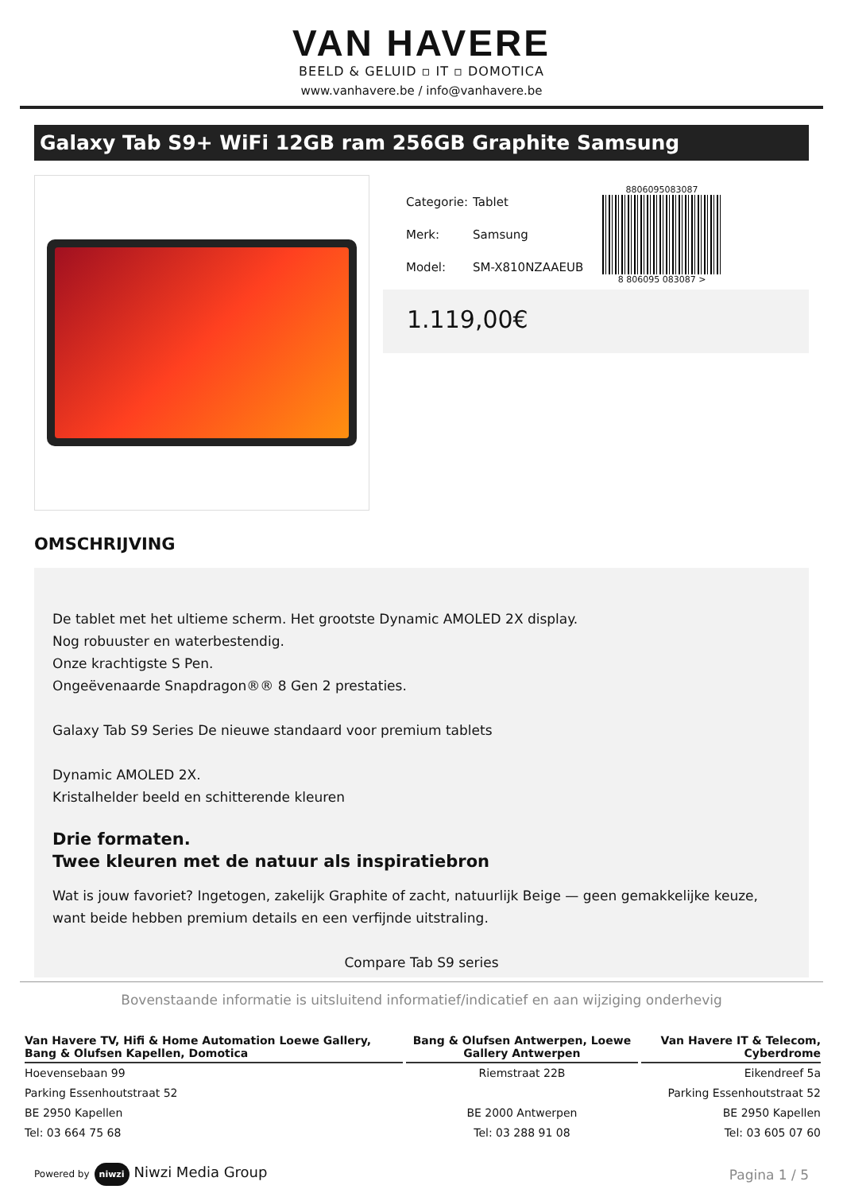VAN HAVERE
BEELD & GELUID ▫ IT ▫ DOMOTICA
www.vanhavere.be / info@vanhavere.be
Galaxy Tab S9+ WiFi 12GB ram 256GB Graphite Samsung
| Categorie: | Tablet |
| Merk: | Samsung |
| Model: | SM-X810NZAAEUB |
8806095083087
8 806095 083087 >
1.119,00€
OMSCHRIJVING
De tablet met het ultieme scherm. Het grootste Dynamic AMOLED 2X display.
Nog robuuster en waterbestendig.
Onze krachtigste S Pen.
Ongeëvenaarde Snapdragon®® 8 Gen 2 prestaties.
Galaxy Tab S9 Series De nieuwe standaard voor premium tablets
Dynamic AMOLED 2X.
Kristalhelder beeld en schitterende kleuren
Drie formaten.
Twee kleuren met de natuur als inspiratiebron
Wat is jouw favoriet? Ingetogen, zakelijk Graphite of zacht, natuurlijk Beige — geen gemakkelijke keuze, want beide hebben premium details en een verfijnde uitstraling.
Compare Tab S9 series
Bovenstaande informatie is uitsluitend informatief/indicatief en aan wijziging onderhevig
| Van Havere TV, Hifi & Home Automation Loewe Gallery, Bang & Olufsen Kapellen, Domotica | Bang & Olufsen Antwerpen, Loewe Gallery Antwerpen | Van Havere IT & Telecom, Cyberdrome |
| --- | --- | --- |
| Hoevensebaan 99 | Riemstraat 22B | Eikendreef 5a |
| Parking Essenhoutstraat 52 | | Parking Essenhoutstraat 52 |
| BE 2950 Kapellen | BE 2000 Antwerpen | BE 2950 Kapellen |
| Tel: 03 664 75 68 | Tel: 03 288 91 08 | Tel: 03 605 07 60 |
Powered by niwzi Niwzi Media Group
Pagina 1 / 5